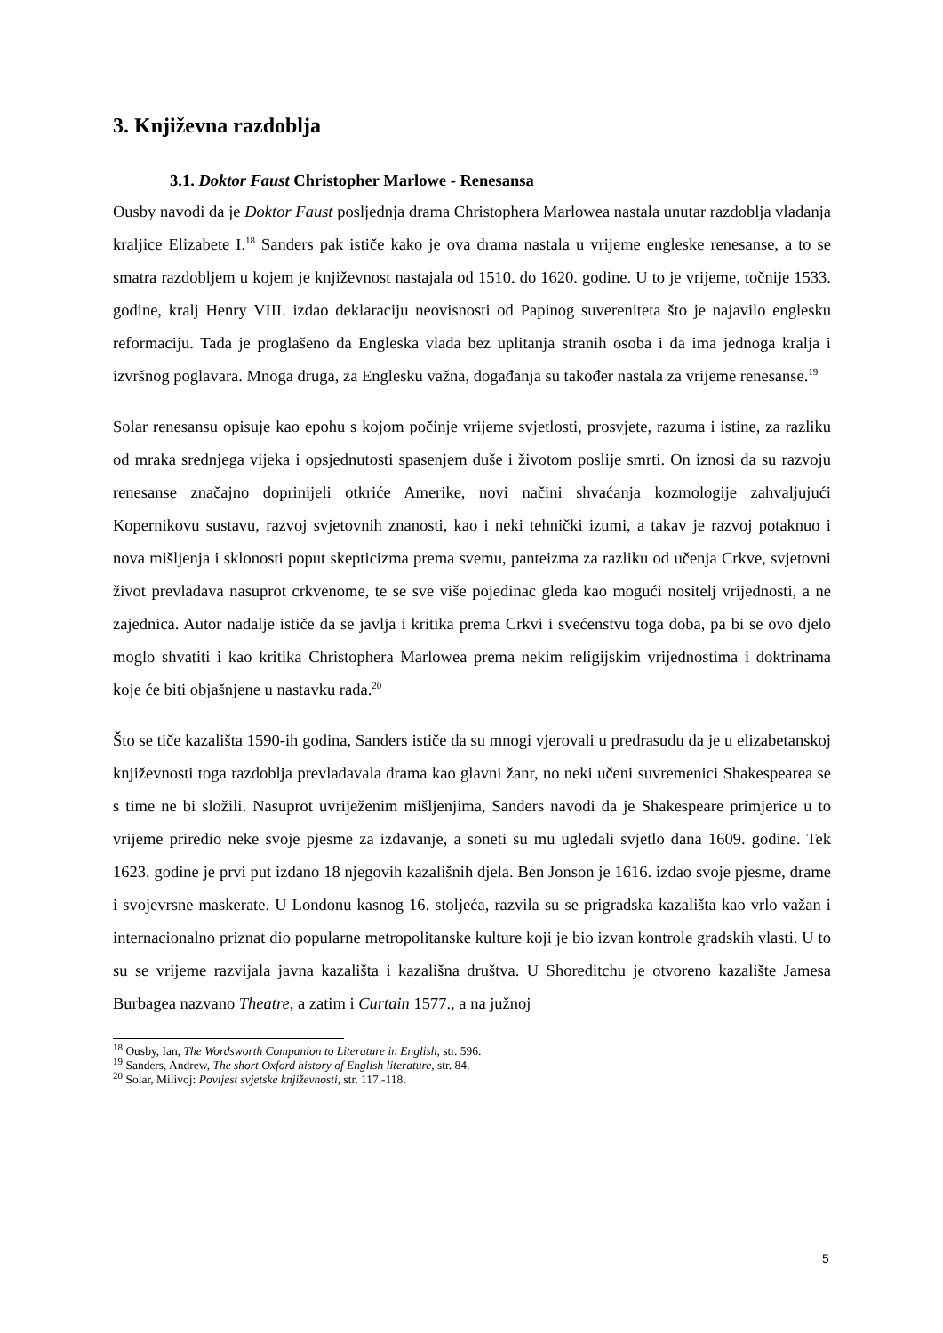3. Književna razdoblja
3.1. Doktor Faust Christopher Marlowe - Renesansa
Ousby navodi da je Doktor Faust posljednja drama Christophera Marlowea nastala unutar razdoblja vladanja kraljice Elizabete I.<sup>18</sup> Sanders pak ističe kako je ova drama nastala u vrijeme engleske renesanse, a to se smatra razdobljem u kojem je književnost nastajala od 1510. do 1620. godine. U to je vrijeme, točnije 1533. godine, kralj Henry VIII. izdao deklaraciju neovisnosti od Papinog suvereniteta što je najavilo englesku reformaciju. Tada je proglašeno da Engleska vlada bez uplitanja stranih osoba i da ima jednoga kralja i izvršnog poglavara. Mnoga druga, za Englesku važna, događanja su također nastala za vrijeme renesanse.<sup>19</sup>
Solar renesansu opisuje kao epohu s kojom počinje vrijeme svjetlosti, prosvjete, razuma i istine, za razliku od mraka srednjega vijeka i opsjednutosti spasenjem duše i životom poslije smrti. On iznosi da su razvoju renesanse značajno doprinijeli otkriće Amerike, novi načini shvaćanja kozmologije zahvaljujući Kopernikovu sustavu, razvoj svjetovnih znanosti, kao i neki tehnički izumi, a takav je razvoj potaknuo i nova mišljenja i sklonosti poput skepticizma prema svemu, panteizma za razliku od učenja Crkve, svjetovni život prevladava nasuprot crkvenome, te se sve više pojedinac gleda kao mogući nositelj vrijednosti, a ne zajednica. Autor nadalje ističe da se javlja i kritika prema Crkvi i svećenstvu toga doba, pa bi se ovo djelo moglo shvatiti i kao kritika Christophera Marlowea prema nekim religijskim vrijednostima i doktrinama koje će biti objašnjene u nastavku rada.<sup>20</sup>
Što se tiče kazališta 1590-ih godina, Sanders ističe da su mnogi vjerovali u predrasudu da je u elizabetanskoj književnosti toga razdoblja prevladavala drama kao glavni žanr, no neki učeni suvremenici Shakespearea se s time ne bi složili. Nasuprot uvriježenim mišljenjima, Sanders navodi da je Shakespeare primjerice u to vrijeme priredio neke svoje pjesme za izdavanje, a soneti su mu ugledali svjetlo dana 1609. godine. Tek 1623. godine je prvi put izdano 18 njegovih kazališnih djela. Ben Jonson je 1616. izdao svoje pjesme, drame i svojevrsne maskerate. U Londonu kasnog 16. stoljeća, razvila su se prigradska kazališta kao vrlo važan i internacionalno priznat dio popularne metropolitanske kulture koji je bio izvan kontrole gradskih vlasti. U to su se vrijeme razvijala javna kazališta i kazališna društva. U Shoreditchu je otvoreno kazalište Jamesa Burbagea nazvano Theatre, a zatim i Curtain 1577., a na južnoj
<sup>18</sup> Ousby, Ian, The Wordsworth Companion to Literature in English, str. 596.
<sup>19</sup> Sanders, Andrew, The short Oxford history of English literature, str. 84.
<sup>20</sup> Solar, Milivoj: Povijest svjetske književnosti, str. 117.-118.
5